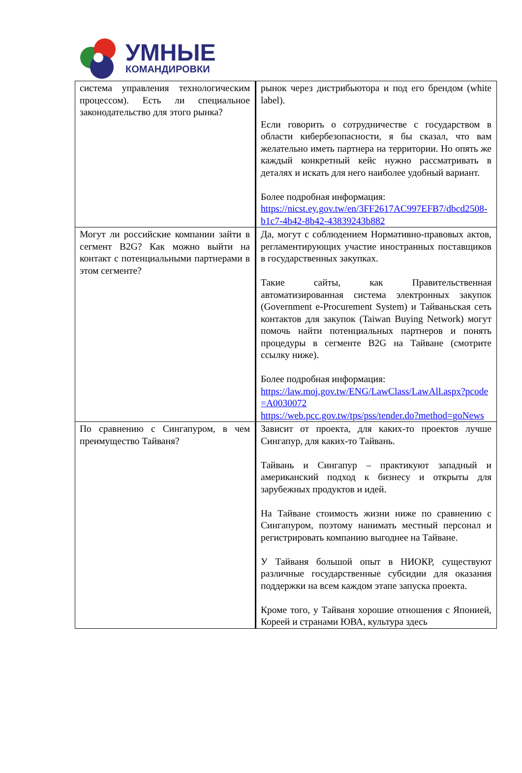УМНЫЕ
КОМАНДИРОВКИ
| система управления технологическим процессом). Есть ли специальное законодательство для этого рынка? | рынок через дистрибьютора и под его брендом (white label). Если говорить о сотрудничестве с государством в области кибербезопасности, я бы сказал, что вам желательно иметь партнера на территории. Но опять же каждый конкретный кейс нужно рассматривать в деталях и искать для него наиболее удобный вариант. Более подробная информация: https://nicst.ey.gov.tw/en/3FF2617AC997EFB7/dbcd2508-b1c7-4b42-8b42-43839243b882 |
| Могут ли российские компании зайти в сегмент B2G? Как можно выйти на контакт с потенциальными партнерами в этом сегменте? | Да, могут с соблюдением Нормативно-правовых актов, регламентирующих участие иностранных поставщиков в государственных закупках. Такие сайты, как Правительственная автоматизированная система электронных закупок (Government e-Procurement System) и Тайваньская сеть контактов для закупок (Taiwan Buying Network) могут помочь найти потенциальных партнеров и понять процедуры в сегменте B2G на Тайване (смотрите ссылку ниже). Более подробная информация: https://law.moj.gov.tw/ENG/LawClass/LawAll.aspx?pcode=A0030072 https://web.pcc.gov.tw/tps/pss/tender.do?method=goNews |
| По сравнению с Сингапуром, в чем преимущество Тайваня? | Зависит от проекта, для каких-то проектов лучше Сингапур, для каких-то Тайвань. Тайвань и Сингапур – практикуют западный и американский подход к бизнесу и открыты для зарубежных продуктов и идей. На Тайване стоимость жизни ниже по сравнению с Сингапуром, поэтому нанимать местный персонал и регистрировать компанию выгоднее на Тайване. У Тайваня большой опыт в НИОКР, существуют различные государственные субсидии для оказания поддержки на всем каждом этапе запуска проекта. Кроме того, у Тайваня хорошие отношения с Японией, Кореей и странами ЮВА, культура здесь |